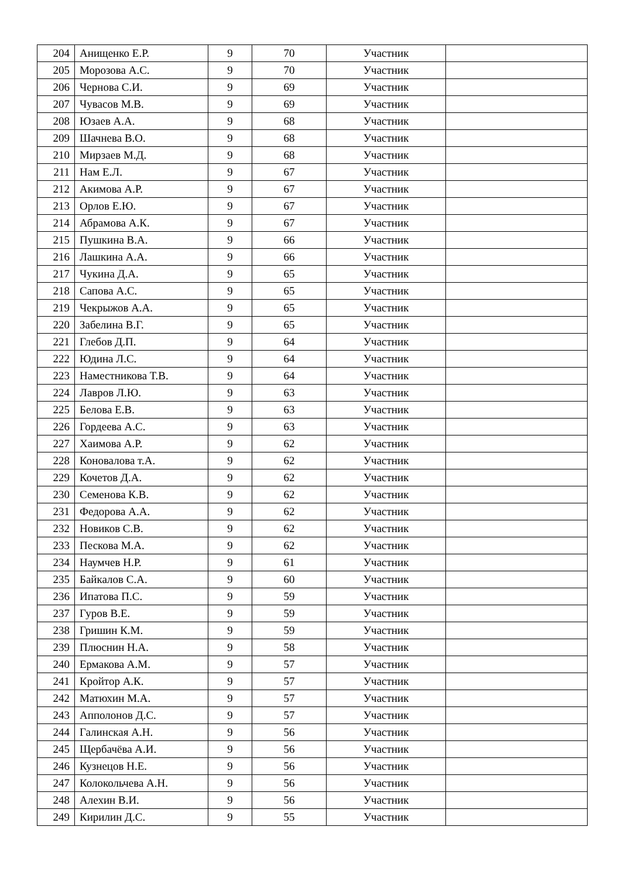| 204 | Анищенко Е.Р. | 9 | 70 | Участник | |
| 205 | Морозова А.С. | 9 | 70 | Участник | |
| 206 | Чернова С.И. | 9 | 69 | Участник | |
| 207 | Чувасов М.В. | 9 | 69 | Участник | |
| 208 | Юзаев А.А. | 9 | 68 | Участник | |
| 209 | Шачнева В.О. | 9 | 68 | Участник | |
| 210 | Мирзаев М.Д. | 9 | 68 | Участник | |
| 211 | Нам Е.Л. | 9 | 67 | Участник | |
| 212 | Акимова А.Р. | 9 | 67 | Участник | |
| 213 | Орлов Е.Ю. | 9 | 67 | Участник | |
| 214 | Абрамова А.К. | 9 | 67 | Участник | |
| 215 | Пушкина В.А. | 9 | 66 | Участник | |
| 216 | Лашкина А.А. | 9 | 66 | Участник | |
| 217 | Чукина Д.А. | 9 | 65 | Участник | |
| 218 | Сапова А.С. | 9 | 65 | Участник | |
| 219 | Чекрыжов А.А. | 9 | 65 | Участник | |
| 220 | Забелина В.Г. | 9 | 65 | Участник | |
| 221 | Глебов Д.П. | 9 | 64 | Участник | |
| 222 | Юдина Л.С. | 9 | 64 | Участник | |
| 223 | Наместникова Т.В. | 9 | 64 | Участник | |
| 224 | Лавров Л.Ю. | 9 | 63 | Участник | |
| 225 | Белова Е.В. | 9 | 63 | Участник | |
| 226 | Гордеева А.С. | 9 | 63 | Участник | |
| 227 | Хаимова А.Р. | 9 | 62 | Участник | |
| 228 | Коновалова т.А. | 9 | 62 | Участник | |
| 229 | Кочетов Д.А. | 9 | 62 | Участник | |
| 230 | Семенова К.В. | 9 | 62 | Участник | |
| 231 | Федорова А.А. | 9 | 62 | Участник | |
| 232 | Новиков С.В. | 9 | 62 | Участник | |
| 233 | Пескова М.А. | 9 | 62 | Участник | |
| 234 | Наумчев Н.Р. | 9 | 61 | Участник | |
| 235 | Байкалов С.А. | 9 | 60 | Участник | |
| 236 | Ипатова П.С. | 9 | 59 | Участник | |
| 237 | Гуров В.Е. | 9 | 59 | Участник | |
| 238 | Гришин К.М. | 9 | 59 | Участник | |
| 239 | Плюснин Н.А. | 9 | 58 | Участник | |
| 240 | Ермакова А.М. | 9 | 57 | Участник | |
| 241 | Кройтор А.К. | 9 | 57 | Участник | |
| 242 | Матюхин М.А. | 9 | 57 | Участник | |
| 243 | Апполонов Д.С. | 9 | 57 | Участник | |
| 244 | Галинская А.Н. | 9 | 56 | Участник | |
| 245 | Щербачёва А.И. | 9 | 56 | Участник | |
| 246 | Кузнецов Н.Е. | 9 | 56 | Участник | |
| 247 | Колокольчева А.Н. | 9 | 56 | Участник | |
| 248 | Алехин В.И. | 9 | 56 | Участник | |
| 249 | Кирилин Д.С. | 9 | 55 | Участник | |